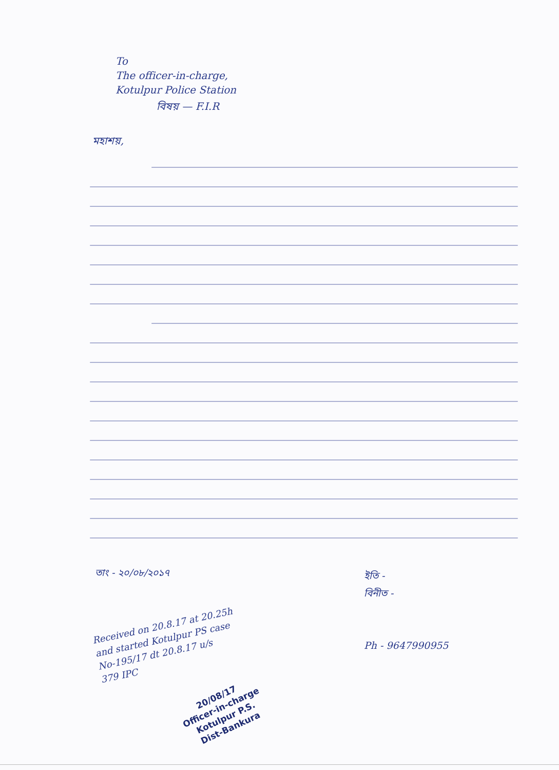To
The officer-in-charge,
Kotulpur Police Station
বিষয় — F.I.R
মহাশয়,
তাং - ২০/০৮/২০১৭
Received on 20.8.17 at 20.25h
and started Kotulpur PS case
No-195/17 dt 20.8.17 u/s
379 IPC
20/08/17
Officer-in-charge
Kotulpur P.S.
Dist-Bankura
ইতি -
বিনীত -
Ph - 9647990955